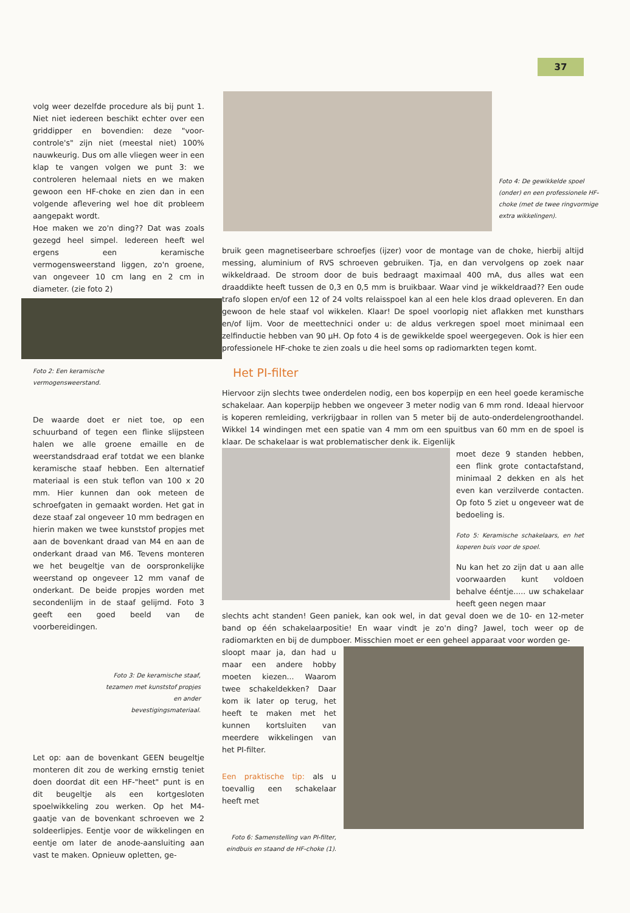37
volg weer dezelfde procedure als bij punt 1. Niet niet iedereen beschikt echter over een griddipper en bovendien: deze "voor-controle's" zijn niet (meestal niet) 100% nauwkeurig. Dus om alle vliegen weer in een klap te vangen volgen we punt 3: we controleren helemaal niets en we maken gewoon een HF-choke en zien dan in een volgende aflevering wel hoe dit probleem aangepakt wordt.
Hoe maken we zo'n ding?? Dat was zoals gezegd heel simpel. Iedereen heeft wel ergens een keramische vermogensweerstand liggen, zo'n groene, van ongeveer 10 cm lang en 2 cm in diameter. (zie foto 2)
Foto 2: Een keramische vermogensweerstand.
De waarde doet er niet toe, op een schuurband of tegen een flinke slijpsteen halen we alle groene emaille en de weerstandsdraad eraf totdat we een blanke keramische staaf hebben. Een alternatief materiaal is een stuk teflon van 100 x 20 mm. Hier kunnen dan ook meteen de schroefgaten in gemaakt worden. Het gat in deze staaf zal ongeveer 10 mm bedragen en hierin maken we twee kunststof propjes met aan de bovenkant draad van M4 en aan de onderkant draad van M6. Tevens monteren we het beugeltje van de oorspronkelijke weerstand op ongeveer 12 mm vanaf de onderkant. De beide propjes worden met secondenlijm in de staaf gelijmd. Foto 3 geeft een goed beeld van de voorbereidingen.
Foto 3: De keramische staaf, tezamen met kunststof propjes en ander bevestigingsmateriaal.
Let op: aan de bovenkant GEEN beugeltje monteren dit zou de werking ernstig teniet doen doordat dit een HF-"heet" punt is en dit beugeltje als een kortgesloten spoelwikkeling zou werken. Op het M4-gaatje van de bovenkant schroeven we 2 soldeerlipjes. Eentje voor de wikkelingen en eentje om later de anode-aansluiting aan vast te maken. Opnieuw opletten, ge-
Foto 4: De gewikkelde spoel (onder) en een professionele HF-choke (met de twee ringvormige extra wikkelingen).
bruik geen magnetiseerbare schroefjes (ijzer) voor de montage van de choke, hierbij altijd messing, aluminium of RVS schroeven gebruiken. Tja, en dan vervolgens op zoek naar wikkeldraad. De stroom door de buis bedraagt maximaal 400 mA, dus alles wat een draaddikte heeft tussen de 0,3 en 0,5 mm is bruikbaar. Waar vind je wikkeldraad?? Een oude trafo slopen en/of een 12 of 24 volts relaisspoel kan al een hele klos draad opleveren. En dan gewoon de hele staaf vol wikkelen. Klaar! De spoel voorlopig niet aflakken met kunsthars en/of lijm. Voor de meettechnici onder u: de aldus verkregen spoel moet minimaal een zelfinductie hebben van 90 µH. Op foto 4 is de gewikkelde spoel weergegeven. Ook is hier een professionele HF-choke te zien zoals u die heel soms op radiomarkten tegen komt.
Het PI-filter
Hiervoor zijn slechts twee onderdelen nodig, een bos koperpijp en een heel goede keramische schakelaar. Aan koperpijp hebben we ongeveer 3 meter nodig van 6 mm rond. Ideaal hiervoor is koperen remleiding, verkrijgbaar in rollen van 5 meter bij de auto-onderdelengroothandel. Wikkel 14 windingen met een spatie van 4 mm om een spuitbus van 60 mm en de spoel is klaar. De schakelaar is wat problematischer denk ik. Eigenlijk
moet deze 9 standen hebben, een flink grote contactafstand, minimaal 2 dekken en als het even kan verzilverde contacten. Op foto 5 ziet u ongeveer wat de bedoeling is.
Foto 5: Keramische schakelaars, en het koperen buis voor de spoel.
Nu kan het zo zijn dat u aan alle voorwaarden kunt voldoen behalve ééntje..... uw schakelaar heeft geen negen maar
slechts acht standen! Geen paniek, kan ook wel, in dat geval doen we de 10- en 12-meter band op één schakelaarpositie! En waar vindt je zo'n ding? Jawel, toch weer op de radiomarkten en bij de dumpboer. Misschien moet er een geheel apparaat voor worden ge-
sloopt maar ja, dan had u maar een andere hobby moeten kiezen... Waarom twee schakeldekken? Daar kom ik later op terug, het heeft te maken met het kunnen kortsluiten van meerdere wikkelingen van het PI-filter.
Een praktische tip: als u toevallig een schakelaar heeft met
Foto 6: Samenstelling van PI-filter, eindbuis en staand de HF-choke (1).